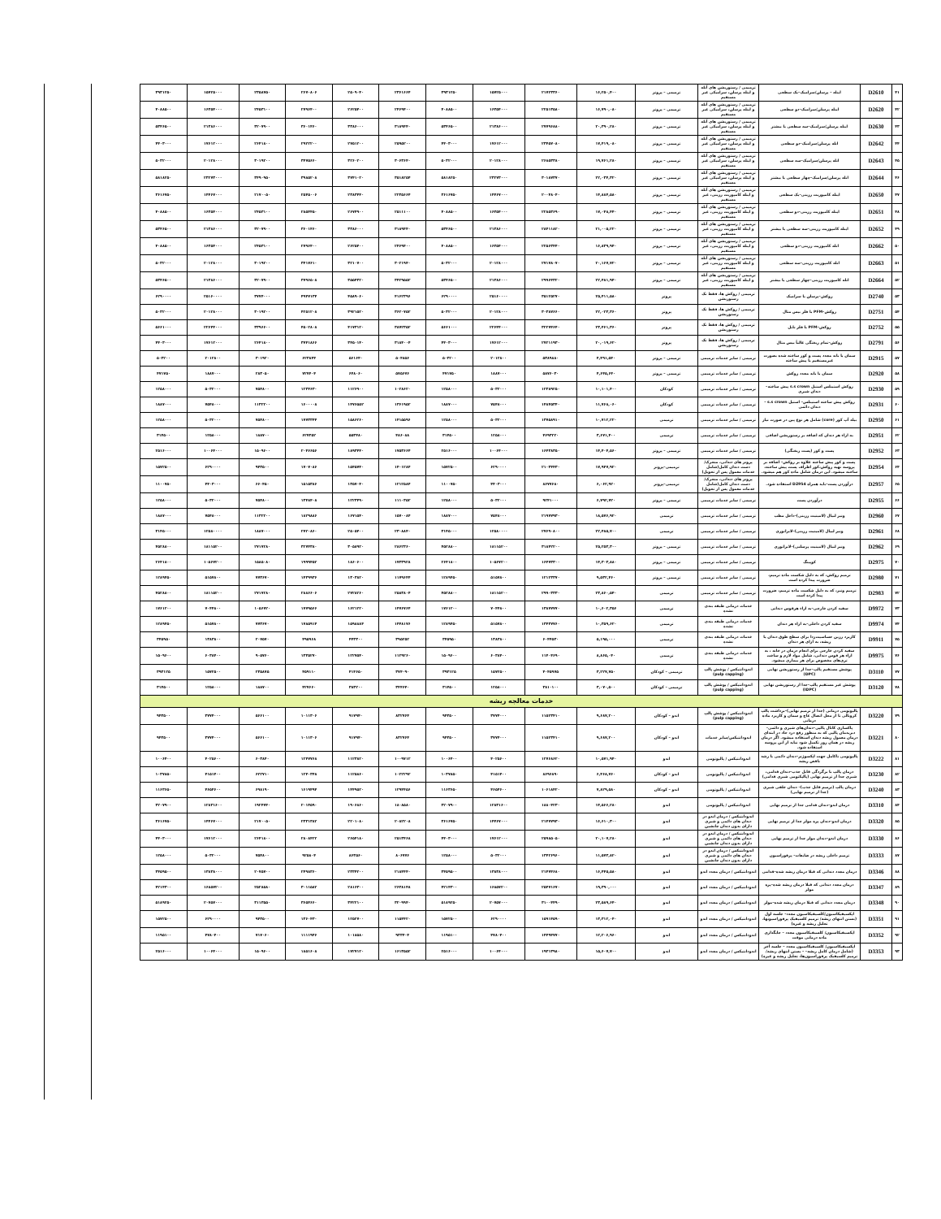| ۴۱ | D2610 | اینله – پرسلن/سرامیک–یک سطحی | ترمیمی / رستوریشن های آنله و اینله پرسلن، سرامیکی غیر مستقیم | ترمیمی – پروتز | ۱۶,۲۵۰,۴۰۰ | ۲۱۷۲۳۳۶۰ | ۱۵۷۲۵۰۰۰ | ۳۹۳۱۲۵۰ | ۲۳۶۱۶۶۴ | ۲۵۰۹۰۴۰ | ۲۶۷۰۸۰۶ | ۲۳۵۸۷۵۰ | ۱۵۷۲۵۰۰۰ | ۳۹۳۱۲۵۰ |
| ۴۲ | D2620 | اینله پرسلن/سرامیک–دو سطحی | ترمیمی / رستوریشن های آنله و اینله پرسلن، سرامیکی غیر مستقیم | ترمیمی – پروتز | ۱۶,۷۹۰,۰۸۰ | ۲۲۵۱۳۵۸۰ | ۱۶۳۵۴۰۰۰ | ۴۰۸۸۵۰۰ | ۲۴۶۹۴۰۰ | ۲۶۲۵۴۰۰ | ۲۷۹۶۴۰۰ | ۲۴۵۳۱۰۰ | ۱۶۳۵۴۰۰۰ | ۴۰۸۸۵۰۰ |
| ۴۳ | D2630 | اینله پرسلن/سرامیک–سه سطحی یا بیشتر | ترمیمی / رستوریشن های آنله و اینله پرسلن، سرامیکی غیر مستقیم | ترمیمی – پروتز | ۲۰,۳۹۰,۲۸۰ | ۲۷۷۹۶۸۸۰ | ۲۱۳۸۶۰۰۰ | ۵۳۴۶۵۰۰ | ۳۱۸۹۴۴۰ | ۳۳۸۶۰۰۰ | ۳۶۰۱۴۶۰ | ۳۲۰۷۹۰۰ | ۲۱۳۸۶۰۰۰ | ۵۳۴۶۵۰۰ |
| ۴۴ | D2642 | انله پرسلن/سرامیک–دو سطحی | ترمیمی / رستوریشن های آنله و اینله پرسلن، سرامیکی غیر مستقیم | ترمیمی – پروتز | ۱۷,۴۱۹,۰۸۰ | ۲۳۴۵۷۰۸۰ | ۱۷۶۱۲۰۰۰ | ۴۴۰۳۰۰۰ | ۲۵۹۵۲۰۰ | ۲۷۵۱۲۰۰ | ۲۹۲۲۲۰۰ | ۲۶۴۱۸۰۰ | ۱۷۶۱۲۰۰۰ | ۴۴۰۳۰۰۰ |
| ۴۵ | D2643 | انله پرسلن/سرامیک–سه سطحی | ترمیمی / رستوریشن های آنله و اینله پرسلن، سرامیکی غیر مستقیم | ترمیمی – پروتز | ۱۹,۷۶۱,۲۸۰ | ۲۶۸۵۳۳۸۰ | ۲۰۱۲۸۰۰۰ | ۵۰۳۲۰۰۰ | ۳۰۶۳۶۴۰ | ۳۲۶۰۲۰۰ | ۳۴۷۵۶۶۰ | ۳۰۱۹۲۰۰ | ۲۰۱۲۸۰۰۰ | ۵۰۳۲۰۰۰ |
| ۴۶ | D2644 | انله پرسلن/سرامیک–چهار سطحی یا بیشتر | ترمیمی / رستوریشن های آنله و اینله پرسلن، سرامیکی غیر مستقیم | ترمیمی – پروتز | ۲۲,۰۳۴,۳۲۰ | ۳۰۱۸۷۳۷۰ | ۲۳۲۷۳۰۰۰ | ۵۸۱۸۲۵۰ | ۳۵۱۸۲۵۴ | ۳۷۴۱۰۲۰ | ۳۹۸۵۲۰۸ | ۳۴۹۰۹۵۰ | ۲۳۲۷۳۰۰۰ | ۵۸۱۸۲۵۰ |
| ۴۷ | D2650 | اینله کامپوزیت رزینی–یک سطحی | ترمیمی / رستوریشن های آنله و اینله کامپوزیت رزینی، غیر مستقیم | ترمیمی – پروتز | ۱۴,۸۸۴,۵۸۰ | ۲۰۰۴۸۰۴۰ | ۱۴۴۶۷۰۰۰ | ۳۶۱۶۷۵۰ | ۲۲۳۵۶۶۴ | ۲۳۸۳۴۴۰ | ۲۵۴۵۰۰۶ | ۲۱۷۰۰۵۰ | ۱۴۴۶۷۰۰۰ | ۳۶۱۶۷۵۰ |
| ۴۸ | D2651 | اینله کامپوزیت رزینی–دو سطحی | ترمیمی / رستوریشن های آنله و اینله کامپوزیت رزینی، غیر مستقیم | ترمیمی – پروتز | ۱۷,۰۴۸,۴۴۰ | ۲۲۸۵۳۶۹۰ | ۱۶۳۵۴۰۰۰ | ۴۰۸۸۵۰۰ | ۲۵۱۱۱۰۰ | ۲۶۷۴۹۰۰ | ۲۸۵۴۴۵۰ | ۲۴۵۳۱۰۰ | ۱۶۳۵۴۰۰۰ | ۴۰۸۸۵۰۰ |
| ۴۹ | D2652 | اینله کامپوزیت رزینی–سه سطحی یا بیشتر | ترمیمی / رستوریشن های آنله و اینله کامپوزیت رزینی، غیر مستقیم | ترمیمی – پروتز | ۲۱,۰۰۵,۲۲۰ | ۲۸۴۱۱۸۲۰ | ۲۱۳۸۶۰۰۰ | ۵۳۴۶۵۰۰ | ۳۱۸۹۴۴۰ | ۳۳۸۶۰۰۰ | ۳۶۰۱۴۶۰ | ۳۲۰۷۹۰۰ | ۲۱۳۸۶۰۰۰ | ۵۳۴۶۵۰۰ |
| ۵۰ | D2662 | انله کامپوزیت رزینی–دو سطحی | ترمیمی / رستوریشن های آنله و اینله کامپوزیت رزینی، غیر مستقیم | ترمیمی – پروتز | ۱۶,۸۳۹,۹۴۰ | ۲۲۵۶۳۴۴۰ | ۱۶۳۵۴۰۰۰ | ۴۰۸۸۵۰۰ | ۲۴۶۹۴۰۰ | ۲۶۲۵۴۰۰ | ۲۷۹۶۴۰۰ | ۲۴۵۳۱۰۰ | ۱۶۳۵۴۰۰۰ | ۴۰۸۸۵۰۰ |
| ۵۱ | D2663 | انله کامپوزیت رزینی–سه سطحی | ترمیمی / رستوریشن های آنله و اینله کامپوزیت رزینی، غیر مستقیم | ترمیمی – پروتز | ۲۰,۱۶۷,۷۲۰ | ۲۷۱۷۸۰۷۰ | ۲۰۱۲۸۰۰۰ | ۵۰۳۲۰۰۰ | ۳۰۲۱۹۴۰ | ۳۲۱۰۷۰۰ | ۳۴۱۷۶۱۰ | ۳۰۱۹۲۰۰ | ۲۰۱۲۸۰۰۰ | ۵۰۳۲۰۰۰ |
| ۵۲ | D2664 | انله کامپوزیت رزینی–چهار سطحی یا بیشتر | ترمیمی / رستوریشن های آنله و اینله کامپوزیت رزینی، غیر مستقیم | ترمیمی – پروتز | ۲۲,۴۸۱,۹۴۰ | ۲۹۹۶۴۳۲۰ | ۲۱۳۸۶۰۰۰ | ۵۳۴۶۵۰۰ | ۳۴۲۹۵۵۲ | ۳۵۵۴۳۲۰ | ۳۷۹۶۵۰۸ | ۳۲۰۷۹۰۰ | ۲۱۳۸۶۰۰۰ | ۵۳۴۶۵۰۰ |
| ۵۳ | D2740 | روکش–پرسلن یا سرامیک | ترمیمی / روکش ها، فقط تک رستوریشن | پروتز | ۲۵,۴۱۱,۵۸۰ | ۳۵۱۲۵۲۷۰ | ۲۵۱۶۰۰۰۰ | ۶۲۹۰۰۰۰ | ۴۱۶۲۳۹۶ | ۴۵۸۹۰۶۰ | ۴۹۴۷۱۳۴ | ۳۷۷۴۰۰۰ | ۲۵۱۶۰۰۰۰ | ۶۲۹۰۰۰۰ |
| ۵۴ | D2751 | روکش–PFM با فلز بیس متال | ترمیمی / روکش ها، فقط تک رستوریشن | پروتز | ۲۲,۰۲۳,۳۶۰ | ۳۰۳۸۷۶۶۰ | ۲۰۱۲۸۰۰۰ | ۵۰۳۲۰۰۰ | ۳۶۲۰۷۵۲ | ۳۹۲۱۵۲۰ | ۴۲۵۱۲۰۸ | ۳۰۱۹۲۰۰ | ۲۰۱۲۸۰۰۰ | ۵۰۳۲۰۰۰ |
| ۵۵ | D2752 | روکش–PFM با فلز نابل | ترمیمی / روکش ها، فقط تک رستوریشن | پروتز | ۲۳,۴۶۱,۳۶۰ | ۳۲۲۷۴۶۴۰ | ۲۲۶۴۴۰۰۰ | ۵۶۶۱۰۰۰ | ۳۸۷۲۳۵۲ | ۴۱۷۳۱۲۰ | ۴۵۰۲۸۰۸ | ۳۳۹۶۶۰۰ | ۲۲۶۴۴۰۰۰ | ۵۶۶۱۰۰۰ |
| ۵۶ | D2791 | روکش–تمام ریختگی غالباً بیس متال | ترمیمی / روکش ها، فقط تک رستوریشن | پروتز | ۲۰,۰۱۹,۶۲۰ | ۲۷۲۱۱۹۳۰ | ۱۷۶۱۲۰۰۰ | ۴۴۰۳۰۰۰ | ۳۱۸۴۰۰۴ | ۳۴۵۰۱۴۰ | ۳۷۴۱۸۶۶ | ۲۶۴۱۸۰۰ | ۱۷۶۱۲۰۰۰ | ۴۴۰۳۰۰۰ |
| ۵۷ | D2915 | سمان یا باند مجدد پست و کور ساخته شده بصورت غیرمستقیم یا پیش ساخته | ترمیمی / سایر خدمات ترمیمی | ترمیمی – پروتز | ۴,۴۹۱,۵۴۰ | ۵۳۸۹۸۸۰ | ۲۰۱۲۸۰۰ | ۵۰۳۲۰۰ | ۵۰۴۸۵۶ | ۵۶۱۶۴۰ | ۶۲۳۸۴۴ | ۳۰۱۹۲۰ | ۲۰۱۲۸۰۰ | ۵۰۳۲۰۰ |
| ۵۸ | D2920 | سمان یا باند مجدد روکش | ترمیمی / سایر خدمات ترمیمی | ترمیمی – پروتز | ۴,۶۴۵,۶۴۰ | ۵۸۷۶۰۳۰ | ۱۸۸۷۰۰۰ | ۴۷۱۷۵۰ | ۵۷۵۶۷۶ | ۶۴۸۰۶۰ | ۷۲۷۴۰۴ | ۲۸۳۰۵۰ | ۱۸۸۷۰۰۰ | ۴۷۱۷۵۰ |
| ۵۹ | D2930 | روکش استینلس استیل s.s crown پیش ساخته–دندان شیری | ترمیمی / سایر خدمات ترمیمی | کودکان | ۱۰,۱۰۱,۴۰۰ | ۱۲۳۸۹۲۵۰ | ۵۰۳۲۰۰۰ | ۱۲۵۸۰۰۰ | ۱۰۲۸۶۲۰ | ۱۱۲۶۹۰۰ | ۱۲۳۴۶۳۰ | ۷۵۴۸۰۰ | ۵۰۳۲۰۰۰ | ۱۲۵۸۰۰۰ |
| ۶۰ | D2931 | روکش پیش ساخته استینلس– استیل s.s crown – دندان دائمی | ترمیمی / سایر خدمات ترمیمی | کودکان | ۱۱,۷۶۸,۰۶۰ | ۱۴۸۴۵۳۴۰ | ۷۵۴۸۰۰۰ | ۱۸۸۷۰۰۰ | ۱۳۶۱۹۵۲ | ۱۴۷۶۵۵۲ | ۱۶۰۰۰۰۸ | ۱۱۳۲۲۰۰ | ۷۵۴۸۰۰۰ | ۱۸۸۷۰۰۰ |
| ۶۱ | D2950 | بیلد آپ کور (core) شامل هر نوع پین در صورت نیاز | ترمیمی / سایر خدمات ترمیمی | ترمیمی | ۱۰,۷۱۲,۲۲۰ | ۱۳۷۵۸۹۱۰ | ۵۰۳۲۰۰۰ | ۱۲۵۸۰۰۰ | ۱۴۱۵۵۹۶ | ۱۵۸۶۲۶۰ | ۱۷۷۳۳۴۴ | ۷۵۴۸۰۰ | ۵۰۳۲۰۰۰ | ۱۲۵۸۰۰۰ |
| ۶۲ | D2951 | به ازاء هر دندان که اضافه بر رستوریشن اضافی | ترمیمی / سایر خدمات ترمیمی | ترمیمی | ۳,۶۷۱,۴۰۰ | ۴۶۹۳۲۲۰ | ۱۲۵۸۰۰۰ | ۳۱۴۵۰۰ | ۴۸۶۰۸۸ | ۵۵۳۴۸۰ | ۶۲۷۳۵۲ | ۱۸۸۷۰۰ | ۱۲۵۸۰۰۰ | ۳۱۴۵۰۰ |
| ۶۳ | D2952 | پست و کور (پست ریختگی) | ترمیمی / سایر خدمات ترمیمی | ترمیمی – پروتز | ۱۴,۴۰۴,۵۶۰ | ۱۶۴۳۸۳۵۰ | ۱۰۰۶۴۰۰۰ | ۲۵۱۶۰۰۰ | ۱۷۵۳۶۶۴ | ۱۸۹۳۴۴۰ | ۲۰۴۶۶۵۶ | ۱۵۰۹۶۰۰ | ۱۰۰۶۴۰۰۰ | ۲۵۱۶۰۰۰ |
| ۶۴ | D2954 | پست و کور پیش ساخته علاوه بر روکش– اضافه بر پروسه تهیه روکش،کور اطراف پست پیش ساخته، ساخته میشود. این درمان شامل ماده کور هم میشود. | پروتز های دندانی، متحرک/ دست دندان کامل(شامل خدمات معمول پس از تحویل) | ترمیمی–پروتز | ۱۷,۹۴۷,۹۲۰ | ۲۱۰۳۴۴۳۰ | ۶۲۹۰۰۰۰ | ۱۵۷۲۵۰۰ | ۱۴۰۱۲۸۴ | ۱۵۴۵۷۴۰ | ۱۷۰۷۰۸۶ | ۹۴۳۵۰۰ | ۶۲۹۰۰۰۰ | ۱۵۷۲۵۰۰ |
| ۶۵ | D2957 | درآوردن پست–باید همراه D2954 استفاده شود. | پروتز های دندانی، متحرک/ دست دندان کامل(شامل خدمات معمول پس از تحویل) | ترمیمی–پروتز | ۶,۰۶۲,۹۲۰ | ۸۶۷۷۶۸۰ | ۴۴۰۳۰۰۰ | ۱۱۰۰۷۵۰ | ۱۲۱۲۵۸۴ | ۱۳۵۷۰۴۰ | ۱۵۱۵۳۸۶ | ۶۶۰۴۵۰ | ۴۴۰۳۰۰۰ | ۱۱۰۰۷۵۰ |
| ۶۶ | D2955 | درآوردن پست | ترمیمی / سایر خدمات ترمیمی | ترمیمی – پروتز | ۶,۷۹۲,۷۲۰ | ۹۲۴۱۰۰۰ | ۵۰۳۲۰۰۰ | ۱۲۵۸۰۰۰ | ۱۱۱۰۳۵۲ | ۱۲۲۳۴۹۰ | ۱۳۴۸۴۰۸ | ۷۵۴۸۰۰ | ۵۰۳۲۰۰۰ | ۱۲۵۸۰۰۰ |
| ۶۷ | D2960 | ونیر لبیال (لامینیت رزینی)–داخل مطب | ترمیمی / سایر خدمات ترمیمی | ترمیمی | ۱۸,۵۷۶,۹۲۰ | ۲۱۹۷۷۹۳۰ | ۷۵۴۸۰۰۰ | ۱۸۸۷۰۰۰ | ۱۵۷۰۰۸۴ | ۱۶۷۱۵۴۰ | ۱۸۲۹۸۸۶ | ۱۱۳۲۲۰۰ | ۷۵۴۸۰۰۰ | ۱۸۸۷۰۰۰ |
| ۶۸ | D2961 | ونیر لبیال (لامینیت رزینی)–لابراتوری | ترمیمی / سایر خدمات ترمیمی | ترمیمی | ۲۲,۴۸۵,۷۰۰ | ۲۷۶۹۰۸۰۰ | ۱۲۵۸۰۰۰۰ | ۳۱۴۵۰۰۰ | ۲۳۰۸۸۴۰ | ۲۵۰۵۴۰۰ | ۲۷۲۰۸۶۰ | ۱۸۸۷۰۰۰ | ۱۲۵۸۰۰۰۰ | ۳۱۴۵۰۰۰ |
| ۶۹ | D2962 | ونیر لبیال (لامینیت پرسلنی)–لابراتوری | ترمیمی / سایر خدمات ترمیمی | ترمیمی – پروتز | ۲۵,۲۵۳,۳۰۰ | ۳۱۸۴۲۲۰۰ | ۱۸۱۱۵۲۰۰ | ۴۵۲۸۸۰۰ | ۲۸۶۲۳۶۰ | ۳۰۵۸۹۲۰ | ۳۲۷۴۳۸۰ | ۲۷۱۷۲۸۰ | ۱۸۱۱۵۲۰۰ | ۴۵۲۸۸۰۰ |
| ۷۰ | D2975 | کوپینگ | ترمیمی / سایر خدمات ترمیمی | ترمیمی – پروتز | ۱۴,۳۰۳,۸۸۰ | ۱۶۴۷۳۳۰۰ | ۱۰۵۶۷۲۰۰ | ۲۶۴۱۸۰۰ | ۱۷۳۳۹۲۸ | ۱۸۶۰۶۰۰ | ۱۹۹۹۴۵۲ | ۱۵۸۵۰۸۰ | ۱۰۵۶۷۲۰۰ | ۲۶۴۱۸۰۰ |
| ۷۱ | D2980 | ترمیم روکش، که به دلیل شکست ماده ترمیم، ضرورت پیدا کرده است | ترمیمی / سایر خدمات ترمیمی | ترمیمی – پروتز | ۹,۵۳۲,۴۶۰ | ۱۲۱۲۳۳۷۰ | ۵۱۵۷۸۰۰ | ۱۲۸۹۴۵۰ | ۱۱۷۹۶۴۴ | ۱۳۰۳۸۲۰ | ۱۴۳۹۹۳۶ | ۷۷۳۶۷۰ | ۵۱۵۷۸۰۰ | ۱۲۸۹۴۵۰ |
| ۷۲ | D2983 | ترمیم ونیر، که به دلیل شکست ماده ترمیم، ضرورت پیدا کرده است | ترمیمی / سایر خدمات ترمیمی | ترمیمی | ۲۳,۸۶۰,۵۴۰ | ۲۹۹۰۳۳۳۰ | ۱۸۱۱۵۲۰۰ | ۴۵۲۸۸۰۰ | ۲۵۸۳۸۰۴ | ۲۷۲۸۲۶۰ | ۲۸۸۶۶۰۶ | ۲۷۱۷۲۸۰ | ۱۸۱۱۵۲۰۰ | ۴۵۲۸۸۰۰ |
| ۷۳ | D9972 | سفید کردن خارجی–به ازاء هرقوس دندانی | خدمات درمانی طبقه بندی نشده | ترمیمی | ۱۰,۶۰۲,۳۵۶ | ۱۳۸۷۷۷۷۰ | ۷۰۴۴۸۰۰ | ۱۷۶۱۲۰۰ | ۱۴۷۶۷۶۴ | ۱۶۲۱۲۲۰ | ۱۷۷۹۵۶۶ | ۱۰۵۶۷۲۰ | ۷۰۴۴۸۰۰ | ۱۷۶۱۲۰۰ |
| ۷۴ | D9974 | سفید کردن داخلی–به ازاء هر دندان | خدمات درمانی طبقه بندی نشده | ترمیمی | ۱۰,۳۵۹,۶۲۰ | ۱۳۴۳۷۷۶۰ | ۵۱۵۷۸۰۰ | ۱۲۸۹۴۵۰ | ۱۴۴۸۱۷۶ | ۱۵۹۸۸۸۴ | ۱۷۸۵۹۱۴ | ۷۷۳۶۷۰ | ۵۱۵۷۸۰۰ | ۱۲۸۹۴۵۰ |
| ۷۵ | D9911 | کاربرد رزین حساسیت‌زدا برای سطح طوق دندان یا ریشه، به ازای هر دندان | خدمات درمانی طبقه بندی نشده | ترمیمی | ۵,۱۹۵,۰۰۰ | ۶۰۴۴۵۳۰ | ۱۳۸۳۸۰۰ | ۳۴۵۹۵۰ | ۳۹۵۲۵۲ | ۴۴۳۳۰۰ | ۴۹۵۹۶۸ | ۲۰۷۵۷۰ | ۱۳۸۳۸۰۰ | ۳۴۵۹۵۰ |
| ۷۶ | D9975 | سفید کردن خارجی برای انجام درمان در خانه ، به ازاء هر قوس دندانی، شامل مواد لازم و ساخت تری‌های مخصوص برای هر بیماری میشود. | خدمات درمانی طبقه بندی نشده | ترمیمی | ۸,۸۶۵,۰۴۰ | ۱۱۴۰۴۶۹۰ | ۶۰۳۸۴۰۰ | ۱۵۰۹۶۰۰ | ۱۱۲۹۲۶۰ | ۱۲۲۷۵۴۰ | ۱۳۳۵۲۷۰ | ۹۰۵۷۶۰ | ۶۰۳۸۴۰۰ | ۱۵۰۹۶۰۰ |
| ۷۷ | D3110 | پوشش مستقیم پالپ–جدا از رستوریشن نهایی (DPC) | اندودانتیکس / پوشش پالپ (pulp capping) | ترمیمی – کودکان | ۳,۲۲۷,۷۵۰ | ۴۰۴۵۹۷۵ | ۱۵۷۲۵۰۰ | ۳۹۳۱۲۵ | ۳۷۴۰۹۰ | ۴۱۴۶۵۰ | ۴۵۹۱۱۰ | ۲۳۵۸۷۵ | ۱۵۷۲۵۰۰ | ۳۹۳۱۲۵ |
| ۷۸ | D3120 | پوشش غیر مستقیم پالپ–جدا از رستوریشن نهایی (IDPC) | اندودانتیکس / پوشش پالپ (pulp capping) | ترمیمی – کودکان | ۳,۰۷۰,۵۰۰ | ۳۸۱۰۱۰۰ | ۱۲۵۸۰۰۰ | ۳۱۴۵۰۰ | ۳۴۴۶۴۰ | ۳۸۳۲۰۰ | ۴۲۷۶۶۰ | ۱۸۸۷۰۰ | ۱۲۵۸۰۰۰ | ۳۱۴۵۰۰ |
| خدمات معالجه ریشه | | | | | | | | | | | | | | |
| ۷۹ | D3220 | پالپوتومی درمانی (جدا از ترمیم نهایی)–برداشت پالپ کرونالی تا از محل اتصال عاج و سمان و کاربرد ماده درمانی | اندودانتیکس / پوشش پالپ (pulp capping) | اندو – کودکان | ۹,۶۸۷,۲۰۰ | ۱۱۵۲۳۴۱۰ | ۳۷۷۴۰۰۰ | ۹۴۳۵۰۰ | ۸۳۲۷۶۴ | ۹۱۷۹۴۰ | ۱۰۱۱۳۰۶ | ۵۶۶۱۰۰ | ۳۷۷۴۰۰۰ | ۹۴۳۵۰۰ |
| ۸۰ | D3221 | پاکسازی کانال پالپی–دندان‌های شیری و دائمی–دبریدمان پالپی که به منظور رفع درد حاد در ابتدای درمان معمول ریشه دندان استفاده میشود. اگر درمان ریشه در همان روز تکمیل شود نباید از این پروسه استفاده شود. | اندودانتیکس/سایر خدمات | اندو – کودکان | ۹,۶۸۷,۲۰۰ | ۱۱۵۲۳۴۱۰ | ۳۷۷۴۰۰۰ | ۹۴۳۵۰۰ | ۸۳۲۷۶۴ | ۹۱۷۹۴۰ | ۱۰۱۱۳۰۶ | ۵۶۶۱۰۰ | ۳۷۷۴۰۰۰ | ۹۴۳۵۰۰ |
| ۸۱ | D3222 | پالپوتومی ناکامل جهت اپکسوژنز–دندان دائمی با رشد ناقص ریشه | اندودانتیکس / پالپوتومی | اندو | ۱۰,۵۷۱,۹۴۰ | ۱۲۷۶۸۶۲۰ | ۴۰۲۵۶۰۰ | ۱۰۰۶۴۰۰ | ۱۰۰۹۷۱۲ | ۱۱۲۳۸۲۰ | ۱۲۴۷۷۶۸ | ۶۰۳۸۴۰ | ۴۰۲۵۶۰۰ | ۱۰۰۶۴۰۰ |
| ۸۲ | D3230 | درمان پالپ با برگردگی قابل جذب–دندان قدامی، شیری جدا از ترمیم نهایی (پالپکتومی شیری قدامی) | اندودانتیکس / پالپوتومی | اندو – کودکان | ۶,۴۶۸,۷۶۰ | ۸۶۹۶۸۹۰ | ۴۱۵۱۴۰۰ | ۱۰۳۷۸۵۰ | ۱۰۲۲۲۹۲ | ۱۱۲۵۸۶۰ | ۱۲۴۰۳۴۸ | ۶۲۲۷۱۰ | ۴۱۵۱۴۰۰ | ۱۰۳۷۸۵۰ |
| ۸۳ | D3240 | درمان پالپ (ترمیم قابل جذب)– دندان خلفی شیری (جدا از ترمیم نهایی) | اندودانتیکس / پالپوتومی | اندو – کودکان | ۷,۸۲۹,۵۸۰ | ۱۰۶۱۸۴۲۰ | ۴۶۵۴۶۰۰ | ۱۱۶۳۶۵۰ | ۱۲۹۴۴۵۶ | ۱۴۴۹۵۲۰ | ۱۶۱۹۴۹۴ | ۶۹۸۱۹۰ | ۴۶۵۴۶۰۰ | ۱۱۶۳۶۵۰ |
| ۸۴ | D3310 | درمان اندو–دندان قدامی جدا از ترمیم نهایی | اندودانتیکس / پالپوتومی | اندو | ۱۴,۵۶۶,۲۸۰ | ۱۸۸۰۴۲۳۰ | ۱۲۸۳۱۶۰۰ | ۳۲۰۷۹۰۰ | ۱۸۰۸۵۸۰ | ۱۹۰۶۸۶۰ | ۲۰۱۴۵۹۰ | ۱۹۲۴۷۴۰ | ۱۲۸۳۱۶۰۰ | ۳۲۰۷۹۰۰ |
| ۸۵ | D3320 | درمان اندو–دندان پره مولر جدا از ترمیم نهایی | اندودانتیکس / درمان اندو در دندان های دائمی و شیری دارای بدون دندان جانشین | اندو | ۱۶,۶۱۰,۳۰۰ | ۲۱۴۷۷۹۳۰ | ۱۴۴۶۷۰۰۰ | ۳۶۱۶۷۵۰ | ۲۰۸۲۲۰۸ | ۲۲۰۱۰۸۰ | ۲۳۳۱۳۸۲ | ۲۱۷۰۰۵۰ | ۱۴۴۶۷۰۰۰ | ۳۶۱۶۷۵۰ |
| ۸۶ | D3330 | درمان اندو–دندان مولر جدا از ترمیم نهایی | اندودانتیکس / درمان اندو در دندان های دائمی و شیری دارای بدون دندان جانشین | اندو | ۲۰,۱۰۷,۲۸۰ | ۲۵۹۸۵۰۵۰ | ۱۷۶۱۲۰۰۰ | ۴۴۰۳۰۰۰ | ۲۵۱۳۴۶۸ | ۲۶۵۴۱۸۰ | ۲۸۰۸۴۲۲ | ۲۶۴۱۸۰۰ | ۱۷۶۱۲۰۰۰ | ۴۴۰۳۰۰۰ |
| ۸۷ | D3333 | ترمیم داخلی ریشه در ضایعات– پرفوراسیون | اندودانتیکس / درمان اندو در دندان های دائمی و شیری دارای بدون دندان جانشین | اندو | ۱۱,۵۷۳,۸۲۰ | ۱۳۴۲۶۹۶۰ | ۵۰۳۲۰۰۰ | ۱۲۵۸۰۰۰ | ۸۰۶۷۷۶ | ۸۶۳۵۶۰ | ۹۲۵۸۰۴ | ۷۵۴۸۰۰ | ۵۰۳۲۰۰۰ | ۱۲۵۸۰۰۰ |
| ۸۸ | D3346 | درمان مجدد دندانی که قبلا درمان ریشه شده–قدامی | اندودانتیکس / درمان مجدد اندو | اندو | ۱۶,۴۴۵,۵۸۰ | ۲۱۴۷۴۶۸۰ | ۱۳۸۳۸۰۰۰ | ۳۴۵۹۵۰۰ | ۲۱۸۴۴۴۰ | ۲۳۳۴۲۰۰ | ۲۴۹۸۳۶۰ | ۲۰۷۵۷۰۰ | ۱۳۸۳۸۰۰۰ | ۳۴۵۹۵۰۰ |
| ۸۹ | D3347 | درمان مجدد دندانی که قبلا درمان ریشه شده–پره مولر | اندودانتیکس / درمان مجدد اندو | اندو | ۱۹,۳۹۰,۰۰۰ | ۲۵۴۷۱۶۷۰ | ۱۶۸۵۷۲۰۰ | ۴۲۱۴۳۰۰ | ۲۶۳۸۱۴۸ | ۲۸۱۶۳۰۰ | ۳۰۱۱۵۸۲ | ۲۵۲۸۵۸۰ | ۱۶۸۵۷۲۰۰ | ۴۲۱۴۳۰۰ |
| ۹۰ | D3348 | درمان مجدد دندانی که قبلا درمان ریشه شده–مولر | اندودانتیکس / درمان مجدد اندو | اندو | ۲۳,۵۸۹,۶۴۰ | ۳۱۰۰۴۴۹۰ | ۲۰۷۵۷۰۰۰ | ۵۱۸۹۲۵۰ | ۳۲۰۹۹۴۰ | ۳۴۲۲۱۰۰ | ۳۶۵۴۶۶۰ | ۳۱۱۳۵۵۰ | ۲۰۷۵۷۰۰۰ | ۵۱۸۹۲۵۰ |
| ۹۱ | D3351 | اپکسیفیکاسیون/کلسیفیکاسیون مجدد– جلسه اول (بستن انتهای ریشه/ ترمیم کلسیفیک پرفوراسیونها، تحلیل ریشه و غیره) | اندودانتیکس / درمان مجدد اندو | اندو | ۱۳,۳۱۲,۰۴۰ | ۱۵۹۱۴۵۹۰ | ۶۲۹۰۰۰۰ | ۱۵۷۲۵۰۰ | ۱۱۵۴۴۲۰ | ۱۲۵۲۷۰۰ | ۱۳۶۰۴۳۰ | ۹۴۳۵۰۰ | ۶۲۹۰۰۰۰ | ۱۵۷۲۵۰۰ |
| ۹۲ | D3352 | اپکسیفیکاسیون/ کلسیفیکاسیون مجدد – جایگذاری ماده درمانی موقت | اندودانتیکس / درمان مجدد اندو | اندو | ۱۲,۲۰۶,۹۶۰ | ۱۴۴۹۴۷۷۰ | ۴۷۸۰۴۰۰ | ۱۱۹۵۱۰۰ | ۹۳۳۴۰۴ | ۱۰۱۸۵۸۰ | ۱۱۱۱۹۴۶ | ۷۱۷۰۶۰ | ۴۷۸۰۴۰۰ | ۱۱۹۵۱۰۰ |
| ۹۳ | D3353 | اپکسیفیکاسیون/ کلسیفیکاسیون مجدد – جلسه آخر (شامل درمان کامل ریشه– – بستن انتهای ریشه/ ترمیم کلسیفیک پرفوراسیون‌ها، تحلیل ریشه و غیره) | اندودانتیکس / درمان مجدد اندو | اندو | ۱۵,۶۰۷,۷۰۰ | ۱۹۳۱۳۹۸۰ | ۱۰۰۶۴۰۰۰ | ۲۵۱۶۰۰۰ | ۱۶۱۳۵۵۲ | ۱۷۲۷۱۲۰ | ۱۸۵۱۶۰۸ | ۱۵۰۹۶۰۰ | ۱۰۰۶۴۰۰۰ | ۲۵۱۶۰۰۰ |